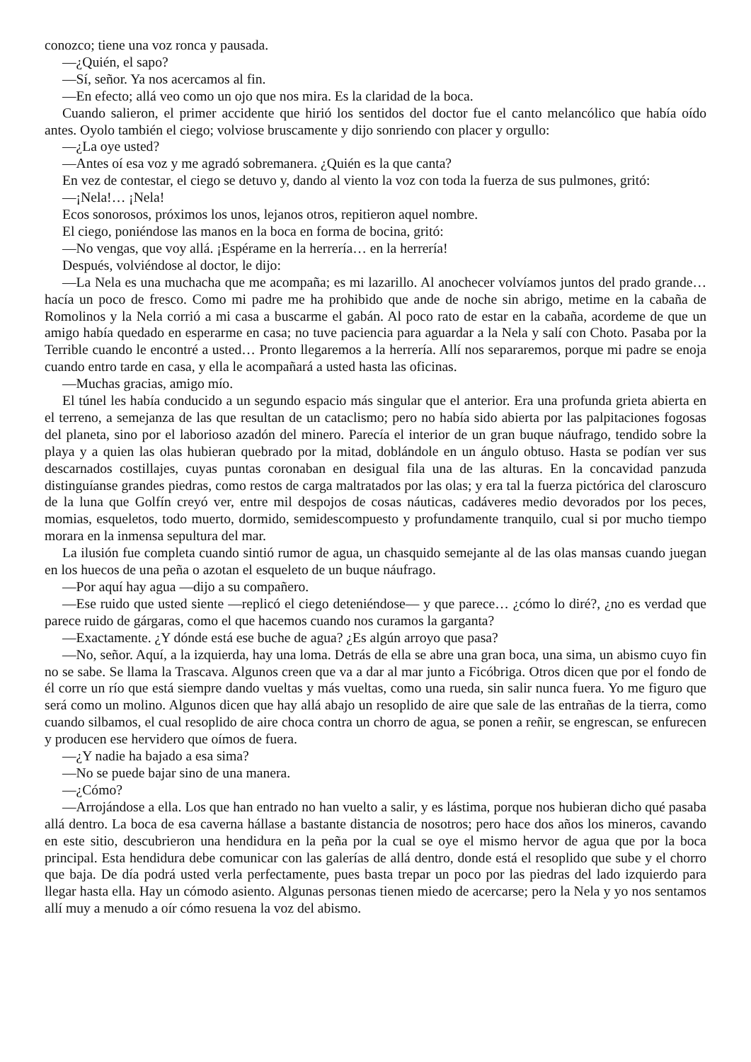conozco; tiene una voz ronca y pausada.
—¿Quién, el sapo?
—Sí, señor. Ya nos acercamos al fin.
—En efecto; allá veo como un ojo que nos mira. Es la claridad de la boca.
Cuando salieron, el primer accidente que hirió los sentidos del doctor fue el canto melancólico que había oído antes. Oyolo también el ciego; volviose bruscamente y dijo sonriendo con placer y orgullo:
—¿La oye usted?
—Antes oí esa voz y me agradó sobremanera. ¿Quién es la que canta?
En vez de contestar, el ciego se detuvo y, dando al viento la voz con toda la fuerza de sus pulmones, gritó:
—¡Nela!… ¡Nela!
Ecos sonorosos, próximos los unos, lejanos otros, repitieron aquel nombre.
El ciego, poniéndose las manos en la boca en forma de bocina, gritó:
—No vengas, que voy allá. ¡Espérame en la herrería… en la herrería!
Después, volviéndose al doctor, le dijo:
—La Nela es una muchacha que me acompaña; es mi lazarillo. Al anochecer volvíamos juntos del prado grande… hacía un poco de fresco. Como mi padre me ha prohibido que ande de noche sin abrigo, metime en la cabaña de Romolinos y la Nela corrió a mi casa a buscarme el gabán. Al poco rato de estar en la cabaña, acordeme de que un amigo había quedado en esperarme en casa; no tuve paciencia para aguardar a la Nela y salí con Choto. Pasaba por la Terrible cuando le encontré a usted… Pronto llegaremos a la herrería. Allí nos separaremos, porque mi padre se enoja cuando entro tarde en casa, y ella le acompañará a usted hasta las oficinas.
—Muchas gracias, amigo mío.
El túnel les había conducido a un segundo espacio más singular que el anterior. Era una profunda grieta abierta en el terreno, a semejanza de las que resultan de un cataclismo; pero no había sido abierta por las palpitaciones fogosas del planeta, sino por el laborioso azadón del minero. Parecía el interior de un gran buque náufrago, tendido sobre la playa y a quien las olas hubieran quebrado por la mitad, doblándole en un ángulo obtuso. Hasta se podían ver sus descarnados costillajes, cuyas puntas coronaban en desigual fila una de las alturas. En la concavidad panzuda distinguíanse grandes piedras, como restos de carga maltratados por las olas; y era tal la fuerza pictórica del claroscuro de la luna que Golfín creyó ver, entre mil despojos de cosas náuticas, cadáveres medio devorados por los peces, momias, esqueletos, todo muerto, dormido, semidescompuesto y profundamente tranquilo, cual si por mucho tiempo morara en la inmensa sepultura del mar.
La ilusión fue completa cuando sintió rumor de agua, un chasquido semejante al de las olas mansas cuando juegan en los huecos de una peña o azotan el esqueleto de un buque náufrago.
—Por aquí hay agua —dijo a su compañero.
—Ese ruido que usted siente —replicó el ciego deteniéndose— y que parece… ¿cómo lo diré?, ¿no es verdad que parece ruido de gárgaras, como el que hacemos cuando nos curamos la garganta?
—Exactamente. ¿Y dónde está ese buche de agua? ¿Es algún arroyo que pasa?
—No, señor. Aquí, a la izquierda, hay una loma. Detrás de ella se abre una gran boca, una sima, un abismo cuyo fin no se sabe. Se llama la Trascava. Algunos creen que va a dar al mar junto a Ficóbriga. Otros dicen que por el fondo de él corre un río que está siempre dando vueltas y más vueltas, como una rueda, sin salir nunca fuera. Yo me figuro que será como un molino. Algunos dicen que hay allá abajo un resoplido de aire que sale de las entrañas de la tierra, como cuando silbamos, el cual resoplido de aire choca contra un chorro de agua, se ponen a reñir, se engrescan, se enfurecen y producen ese hervidero que oímos de fuera.
—¿Y nadie ha bajado a esa sima?
—No se puede bajar sino de una manera.
—¿Cómo?
—Arrojándose a ella. Los que han entrado no han vuelto a salir, y es lástima, porque nos hubieran dicho qué pasaba allá dentro. La boca de esa caverna hállase a bastante distancia de nosotros; pero hace dos años los mineros, cavando en este sitio, descubrieron una hendidura en la peña por la cual se oye el mismo hervor de agua que por la boca principal. Esta hendidura debe comunicar con las galerías de allá dentro, donde está el resoplido que sube y el chorro que baja. De día podrá usted verla perfectamente, pues basta trepar un poco por las piedras del lado izquierdo para llegar hasta ella. Hay un cómodo asiento. Algunas personas tienen miedo de acercarse; pero la Nela y yo nos sentamos allí muy a menudo a oír cómo resuena la voz del abismo.